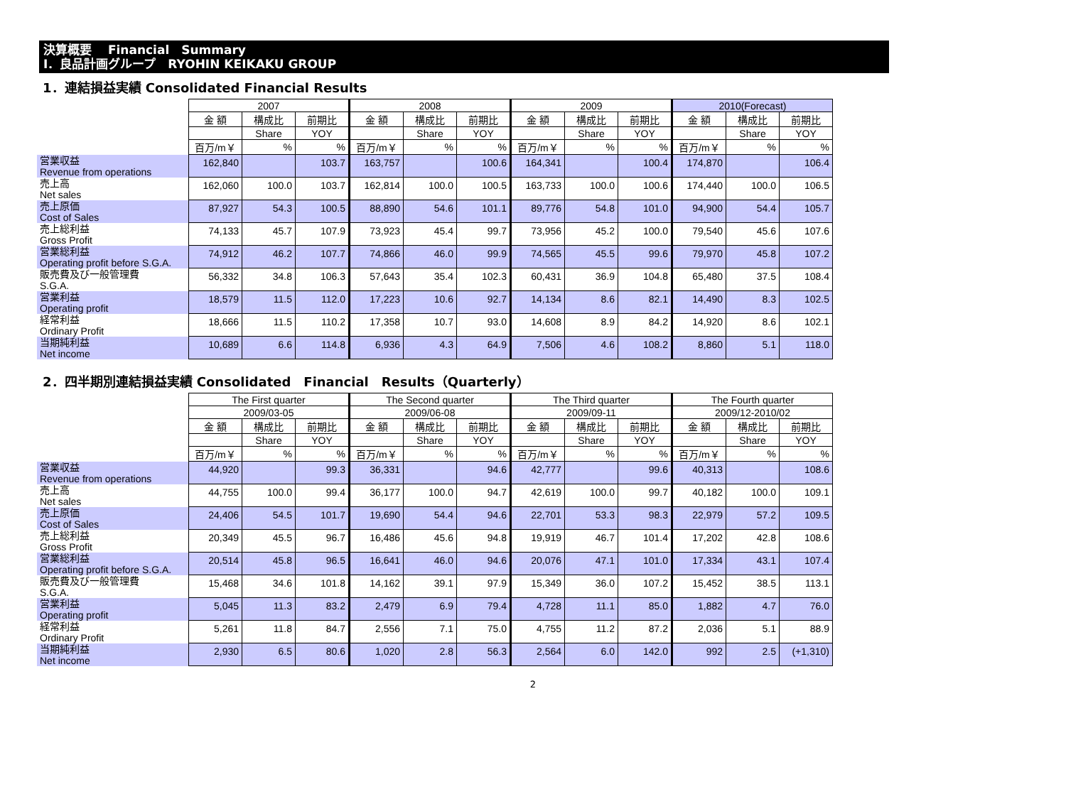決算概要　 Financial　Summary
Ⅰ．良品計画グループ　RYOHIN KEIKAKU GROUP
1．連結損益実績 Consolidated Financial Results
| | 2007 | | | 2008 | | | 2009 | | | 2010(Forecast) | | |
| | 金 額 | 構成比 | 前期比 | 金 額 | 構成比 | 前期比 | 金 額 | 構成比 | 前期比 | 金 額 | 構成比 | 前期比 |
| | | Share | YOY | | Share | YOY | | Share | YOY | | Share | YOY |
| | 百万/m￥ | % | % | 百万/m￥ | % | % | 百万/m￥ | % | % | 百万/m￥ | % | % |
| 営業収益 Revenue from operations | 162,840 | | 103.7 | 163,757 | | 100.6 | 164,341 | | 100.4 | 174,870 | | 106.4 |
| 売上高 Net sales | 162,060 | 100.0 | 103.7 | 162,814 | 100.0 | 100.5 | 163,733 | 100.0 | 100.6 | 174,440 | 100.0 | 106.5 |
| 売上原価 Cost of Sales | 87,927 | 54.3 | 100.5 | 88,890 | 54.6 | 101.1 | 89,776 | 54.8 | 101.0 | 94,900 | 54.4 | 105.7 |
| 売上総利益 Gross Profit | 74,133 | 45.7 | 107.9 | 73,923 | 45.4 | 99.7 | 73,956 | 45.2 | 100.0 | 79,540 | 45.6 | 107.6 |
| 営業総利益 Operating profit before S.G.A. | 74,912 | 46.2 | 107.7 | 74,866 | 46.0 | 99.9 | 74,565 | 45.5 | 99.6 | 79,970 | 45.8 | 107.2 |
| 販売費及び一般管理費 S.G.A. | 56,332 | 34.8 | 106.3 | 57,643 | 35.4 | 102.3 | 60,431 | 36.9 | 104.8 | 65,480 | 37.5 | 108.4 |
| 営業利益 Operating profit | 18,579 | 11.5 | 112.0 | 17,223 | 10.6 | 92.7 | 14,134 | 8.6 | 82.1 | 14,490 | 8.3 | 102.5 |
| 経常利益 Ordinary Profit | 18,666 | 11.5 | 110.2 | 17,358 | 10.7 | 93.0 | 14,608 | 8.9 | 84.2 | 14,920 | 8.6 | 102.1 |
| 当期純利益 Net income | 10,689 | 6.6 | 114.8 | 6,936 | 4.3 | 64.9 | 7,506 | 4.6 | 108.2 | 8,860 | 5.1 | 118.0 |
2．四半期別連結損益実績 Consolidated　Financial　Results（Quarterly）
| | The First quarter | | | The Second quarter | | | The Third quarter | | | The Fourth quarter | | |
| | 2009/03-05 | | | 2009/06-08 | | | 2009/09-11 | | | 2009/12-2010/02 | | |
| | 金 額 | 構成比 | 前期比 | 金 額 | 構成比 | 前期比 | 金 額 | 構成比 | 前期比 | 金 額 | 構成比 | 前期比 |
| | | Share | YOY | | Share | YOY | | Share | YOY | | Share | YOY |
| | 百万/m￥ | % | % | 百万/m￥ | % | % | 百万/m￥ | % | % | 百万/m￥ | % | % |
| 営業収益 Revenue from operations | 44,920 | | 99.3 | 36,331 | | 94.6 | 42,777 | | 99.6 | 40,313 | | 108.6 |
| 売上高 Net sales | 44,755 | 100.0 | 99.4 | 36,177 | 100.0 | 94.7 | 42,619 | 100.0 | 99.7 | 40,182 | 100.0 | 109.1 |
| 売上原価 Cost of Sales | 24,406 | 54.5 | 101.7 | 19,690 | 54.4 | 94.6 | 22,701 | 53.3 | 98.3 | 22,979 | 57.2 | 109.5 |
| 売上総利益 Gross Profit | 20,349 | 45.5 | 96.7 | 16,486 | 45.6 | 94.8 | 19,919 | 46.7 | 101.4 | 17,202 | 42.8 | 108.6 |
| 営業総利益 Operating profit before S.G.A. | 20,514 | 45.8 | 96.5 | 16,641 | 46.0 | 94.6 | 20,076 | 47.1 | 101.0 | 17,334 | 43.1 | 107.4 |
| 販売費及び一般管理費 S.G.A. | 15,468 | 34.6 | 101.8 | 14,162 | 39.1 | 97.9 | 15,349 | 36.0 | 107.2 | 15,452 | 38.5 | 113.1 |
| 営業利益 Operating profit | 5,045 | 11.3 | 83.2 | 2,479 | 6.9 | 79.4 | 4,728 | 11.1 | 85.0 | 1,882 | 4.7 | 76.0 |
| 経常利益 Ordinary Profit | 5,261 | 11.8 | 84.7 | 2,556 | 7.1 | 75.0 | 4,755 | 11.2 | 87.2 | 2,036 | 5.1 | 88.9 |
| 当期純利益 Net income | 2,930 | 6.5 | 80.6 | 1,020 | 2.8 | 56.3 | 2,564 | 6.0 | 142.0 | 992 | 2.5 | (+1,310) |
2